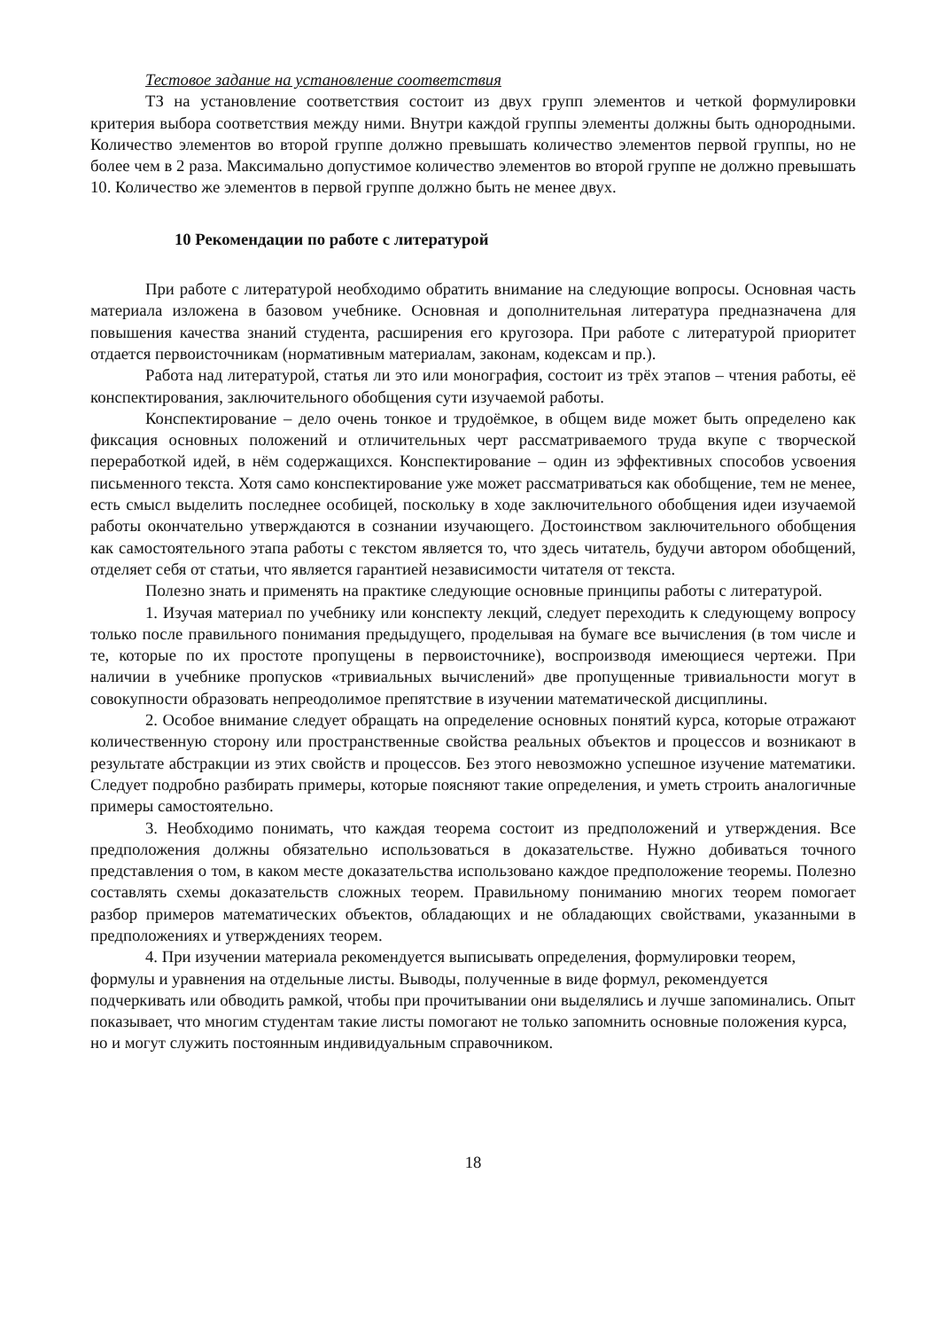Тестовое задание на установление соответствия
ТЗ на установление соответствия состоит из двух групп элементов и четкой формулировки критерия выбора соответствия между ними. Внутри каждой группы элементы должны быть однородными. Количество элементов во второй группе должно превышать количество элементов первой группы, но не более чем в 2 раза. Максимально допустимое количество элементов во второй группе не должно превышать 10. Количество же элементов в первой группе должно быть не менее двух.
10 Рекомендации по работе с литературой
При работе с литературой необходимо обратить внимание на следующие вопросы. Основная часть материала изложена в базовом учебнике. Основная и дополнительная литература предназначена для повышения качества знаний студента, расширения его кругозора. При работе с литературой приоритет отдается первоисточникам (нормативным материалам, законам, кодексам и пр.).
Работа над литературой, статья ли это или монография, состоит из трёх этапов – чтения работы, её конспектирования, заключительного обобщения сути изучаемой работы.
Конспектирование – дело очень тонкое и трудоёмкое, в общем виде может быть определено как фиксация основных положений и отличительных черт рассматриваемого труда вкупе с творческой переработкой идей, в нём содержащихся. Конспектирование – один из эффективных способов усвоения письменного текста. Хотя само конспектирование уже может рассматриваться как обобщение, тем не менее, есть смысл выделить последнее особицей, поскольку в ходе заключительного обобщения идеи изучаемой работы окончательно утверждаются в сознании изучающего. Достоинством заключительного обобщения как самостоятельного этапа работы с текстом является то, что здесь читатель, будучи автором обобщений, отделяет себя от статьи, что является гарантией независимости читателя от текста.
Полезно знать и применять на практике следующие основные принципы работы с литературой.
1. Изучая материал по учебнику или конспекту лекций, следует переходить к следующему вопросу только после правильного понимания предыдущего, проделывая на бумаге все вычисления (в том числе и те, которые по их простоте пропущены в первоисточнике), воспроизводя имеющиеся чертежи. При наличии в учебнике пропусков «тривиальных вычислений» две пропущенные тривиальности могут в совокупности образовать непреодолимое препятствие в изучении математической дисциплины.
2. Особое внимание следует обращать на определение основных понятий курса, которые отражают количественную сторону или пространственные свойства реальных объектов и процессов и возникают в результате абстракции из этих свойств и процессов. Без этого невозможно успешное изучение математики. Следует подробно разбирать примеры, которые поясняют такие определения, и уметь строить аналогичные примеры самостоятельно.
3. Необходимо понимать, что каждая теорема состоит из предположений и утверждения. Все предположения должны обязательно использоваться в доказательстве. Нужно добиваться точного представления о том, в каком месте доказательства использовано каждое предположение теоремы. Полезно составлять схемы доказательств сложных теорем. Правильному пониманию многих теорем помогает разбор примеров математических объектов, обладающих и не обладающих свойствами, указанными в предположениях и утверждениях теорем.
4. При изучении материала рекомендуется выписывать определения, формулировки теорем, формулы и уравнения на отдельные листы. Выводы, полученные в виде формул, рекомендуется подчеркивать или обводить рамкой, чтобы при прочитывании они выделялись и лучше запоминались. Опыт показывает, что многим студентам такие листы помогают не только запомнить основные положения курса, но и могут служить постоянным индивидуальным справочником.
18